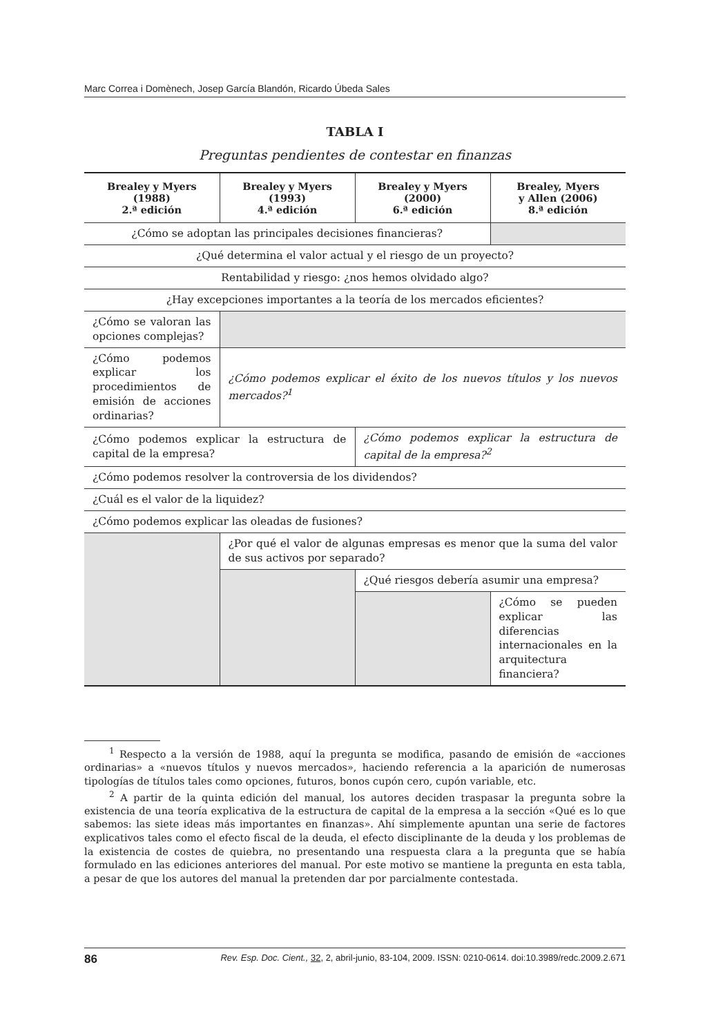Marc Correa i Domènech, Josep García Blandón, Ricardo Úbeda Sales
TABLA I
Preguntas pendientes de contestar en finanzas
| Brealey y Myers (1988) 2.ª edición | Brealey y Myers (1993) 4.ª edición | Brealey y Myers (2000) 6.ª edición | Brealey, Myers y Allen (2006) 8.ª edición |
| --- | --- | --- | --- |
| ¿Cómo se adoptan las principales decisiones financieras? | | | |
| ¿Qué determina el valor actual y el riesgo de un proyecto? | | | |
| Rentabilidad y riesgo: ¿nos hemos olvidado algo? | | | |
| ¿Hay excepciones importantes a la teoría de los mercados eficientes? | | | |
| ¿Cómo se valoran las opciones complejas? | | | |
| ¿Cómo podemos explicar los procedimientos de emisión de acciones ordinarias? | ¿Cómo podemos explicar el éxito de los nuevos títulos y los nuevos mercados?<sup>1</sup> | | |
| ¿Cómo podemos explicar la estructura de capital de la empresa? | | ¿Cómo podemos explicar la estructura de capital de la empresa?<sup>2</sup> | |
| ¿Cómo podemos resolver la controversia de los dividendos? | | | |
| ¿Cuál es el valor de la liquidez? | | | |
| ¿Cómo podemos explicar las oleadas de fusiones? | | | |
| | ¿Por qué el valor de algunas empresas es menor que la suma del valor de sus activos por separado? | | |
| | | ¿Qué riesgos debería asumir una empresa? | |
| | | | ¿Cómo se pueden explicar las diferencias internacionales en la arquitectura financiera? |
<sup>1</sup> Respecto a la versión de 1988, aquí la pregunta se modifica, pasando de emisión de «acciones ordinarias» a «nuevos títulos y nuevos mercados», haciendo referencia a la aparición de numerosas tipologías de títulos tales como opciones, futuros, bonos cupón cero, cupón variable, etc.
<sup>2</sup> A partir de la quinta edición del manual, los autores deciden traspasar la pregunta sobre la existencia de una teoría explicativa de la estructura de capital de la empresa a la sección «Qué es lo que sabemos: las siete ideas más importantes en finanzas». Ahí simplemente apuntan una serie de factores explicativos tales como el efecto fiscal de la deuda, el efecto disciplinante de la deuda y los problemas de la existencia de costes de quiebra, no presentando una respuesta clara a la pregunta que se había formulado en las ediciones anteriores del manual. Por este motivo se mantiene la pregunta en esta tabla, a pesar de que los autores del manual la pretenden dar por parcialmente contestada.
86 Rev. Esp. Doc. Cient., 32, 2, abril-junio, 83-104, 2009. ISSN: 0210-0614. doi:10.3989/redc.2009.2.671